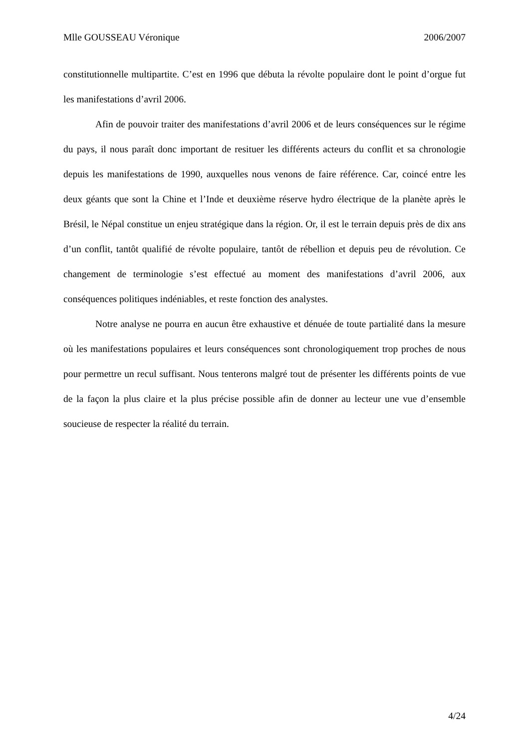Mlle GOUSSEAU Véronique 2006/2007
constitutionnelle multipartite. C’est en 1996 que débuta la révolte populaire dont le point d’orgue fut les manifestations d’avril 2006.
Afin de pouvoir traiter des manifestations d’avril 2006 et de leurs conséquences sur le régime du pays, il nous paraît donc important de resituer les différents acteurs du conflit et sa chronologie depuis les manifestations de 1990, auxquelles nous venons de faire référence. Car, coincé entre les deux géants que sont la Chine et l’Inde et deuxième réserve hydro électrique de la planète après le Brésil, le Népal constitue un enjeu stratégique dans la région. Or, il est le terrain depuis près de dix ans d’un conflit, tantôt qualifié de révolte populaire, tantôt de rébellion et depuis peu de révolution. Ce changement de terminologie s’est effectué au moment des manifestations d’avril 2006, aux conséquences politiques indéniables, et reste fonction des analystes.
Notre analyse ne pourra en aucun être exhaustive et dénuée de toute partialité dans la mesure où les manifestations populaires et leurs conséquences sont chronologiquement trop proches de nous pour permettre un recul suffisant. Nous tenterons malgré tout de présenter les différents points de vue de la façon la plus claire et la plus précise possible afin de donner au lecteur une vue d’ensemble soucieuse de respecter la réalité du terrain.
4/24